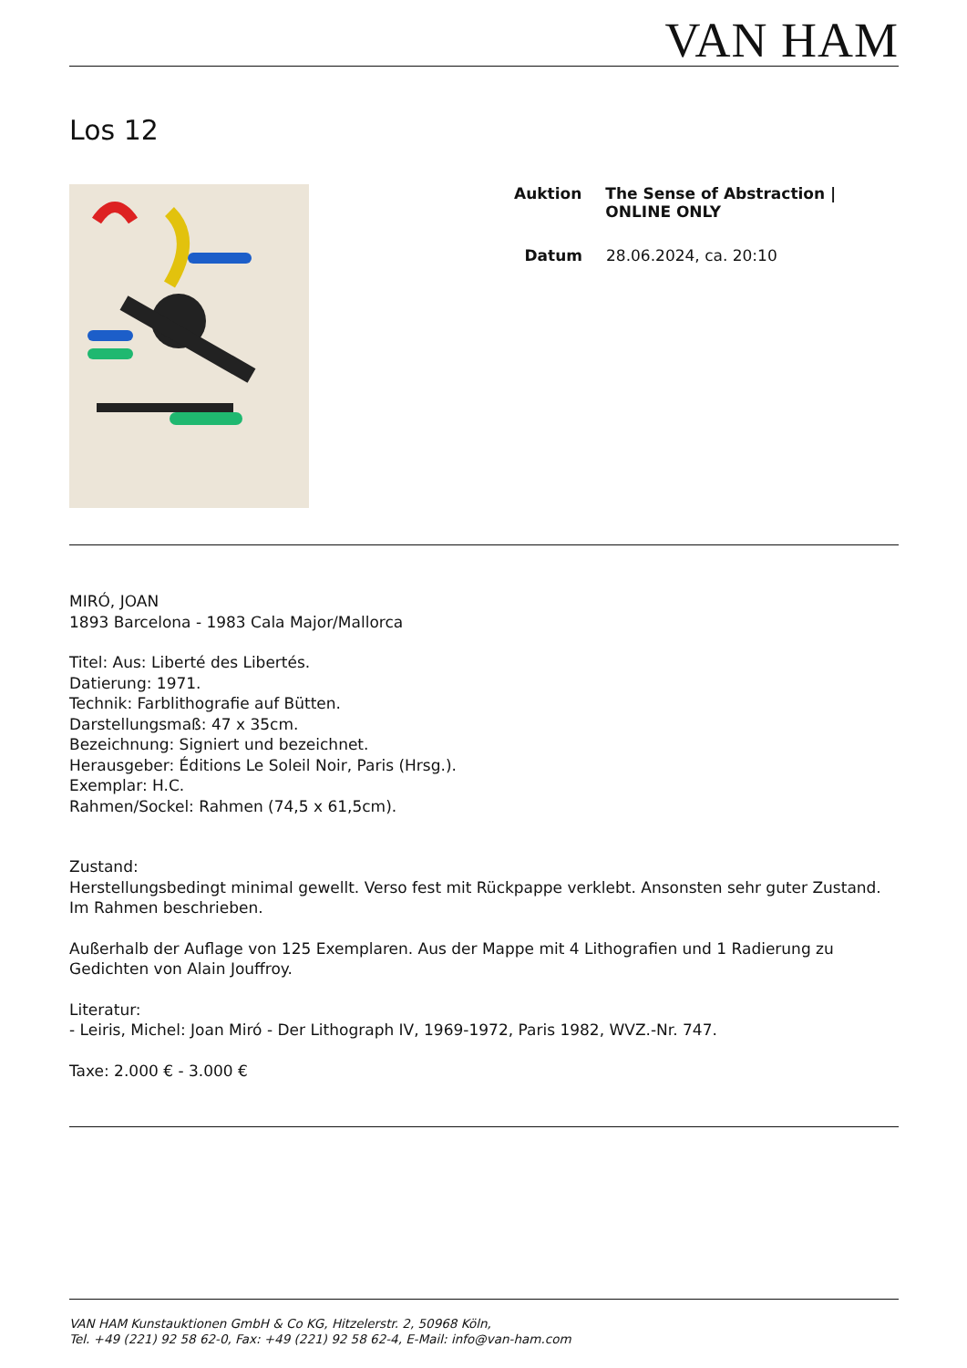VAN HAM
Los 12
Auktion The Sense of Abstraction | ONLINE ONLY
Datum 28.06.2024, ca. 20:10
MIRÓ, JOAN
1893 Barcelona - 1983 Cala Major/Mallorca
Titel: Aus: Liberté des Libertés.
Datierung: 1971.
Technik: Farblithografie auf Bütten.
Darstellungsmaß: 47 x 35cm.
Bezeichnung: Signiert und bezeichnet.
Herausgeber: Éditions Le Soleil Noir, Paris (Hrsg.).
Exemplar: H.C.
Rahmen/Sockel: Rahmen (74,5 x 61,5cm).
Zustand:
Herstellungsbedingt minimal gewellt. Verso fest mit Rückpappe verklebt. Ansonsten sehr guter Zustand. Im Rahmen beschrieben.
Außerhalb der Auflage von 125 Exemplaren. Aus der Mappe mit 4 Lithografien und 1 Radierung zu Gedichten von Alain Jouffroy.
Literatur:
- Leiris, Michel: Joan Miró - Der Lithograph IV, 1969-1972, Paris 1982, WVZ.-Nr. 747.
Taxe: 2.000 € - 3.000 €
VAN HAM Kunstauktionen GmbH & Co KG, Hitzelerstr. 2, 50968 Köln,
Tel. +49 (221) 92 58 62-0, Fax: +49 (221) 92 58 62-4, E-Mail: info@van-ham.com